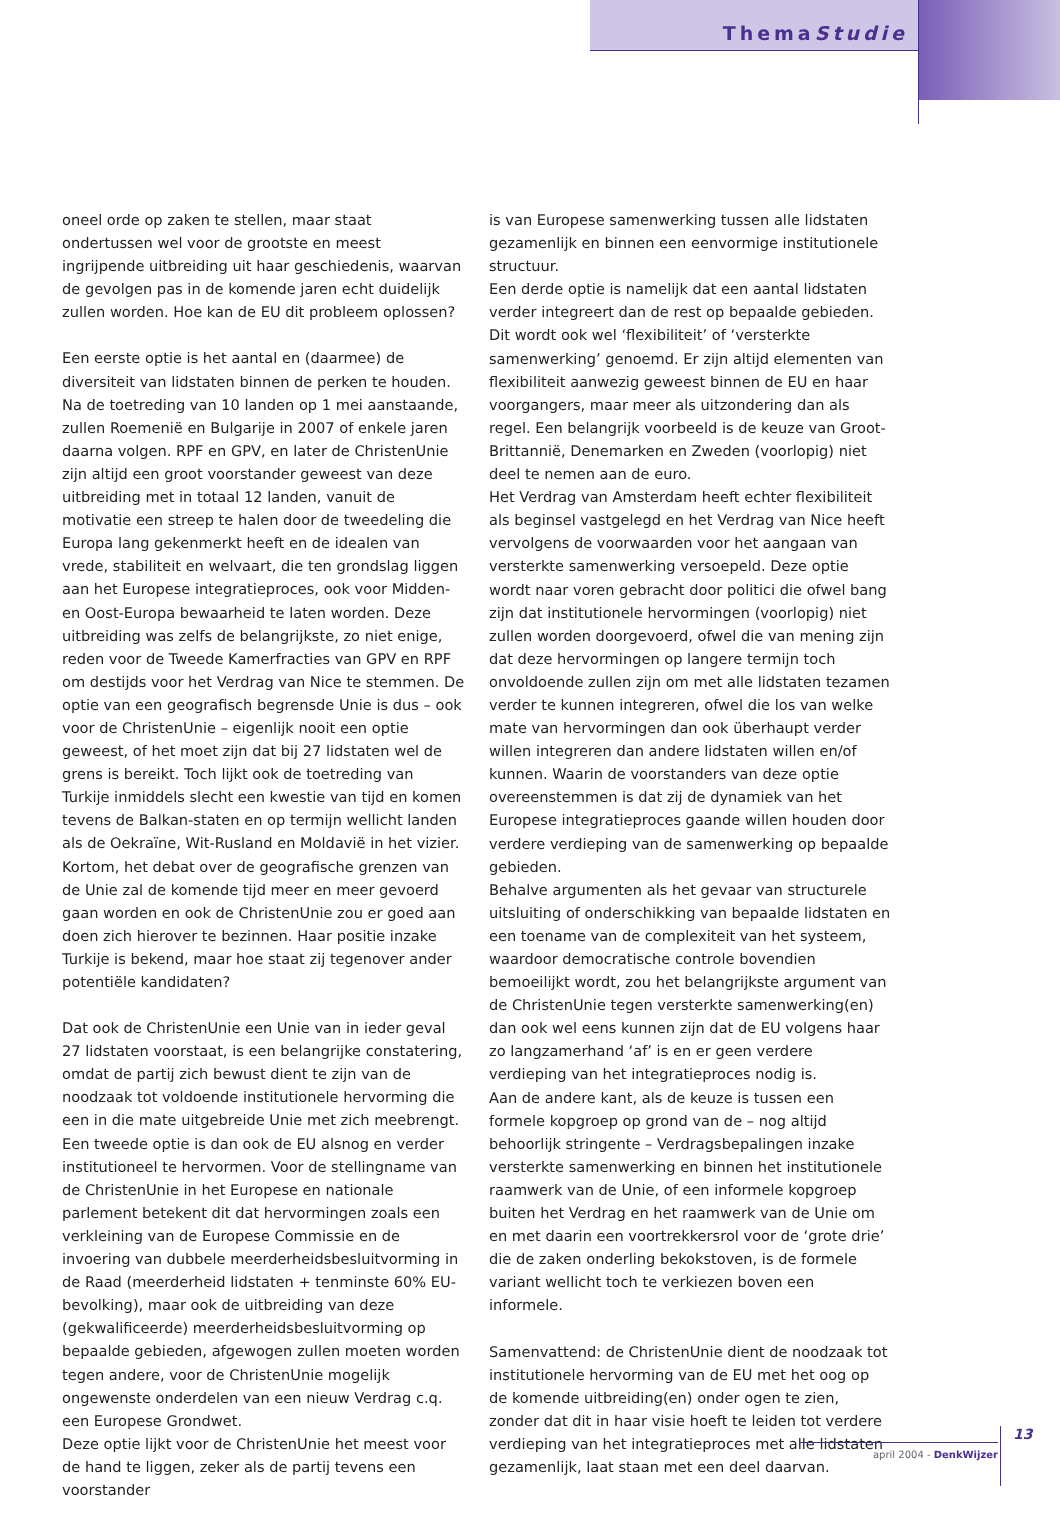ThemaStudie
oneel orde op zaken te stellen, maar staat ondertussen wel voor de grootste en meest ingrijpende uitbreiding uit haar geschiedenis, waarvan de gevolgen pas in de komende jaren echt duidelijk zullen worden. Hoe kan de EU dit probleem oplossen?
Een eerste optie is het aantal en (daarmee) de diversiteit van lidstaten binnen de perken te houden. Na de toetreding van 10 landen op 1 mei aanstaande, zullen Roemenië en Bulgarije in 2007 of enkele jaren daarna volgen. RPF en GPV, en later de ChristenUnie zijn altijd een groot voorstander geweest van deze uitbreiding met in totaal 12 landen, vanuit de motivatie een streep te halen door de tweedeling die Europa lang gekenmerkt heeft en de idealen van vrede, stabiliteit en welvaart, die ten grondslag liggen aan het Europese integratieproces, ook voor Midden- en Oost-Europa bewaarheid te laten worden. Deze uitbreiding was zelfs de belangrijkste, zo niet enige, reden voor de Tweede Kamerfracties van GPV en RPF om destijds voor het Verdrag van Nice te stemmen. De optie van een geografisch begrensde Unie is dus – ook voor de ChristenUnie – eigenlijk nooit een optie geweest, of het moet zijn dat bij 27 lidstaten wel de grens is bereikt. Toch lijkt ook de toetreding van Turkije inmiddels slecht een kwestie van tijd en komen tevens de Balkan-staten en op termijn wellicht landen als de Oekraïne, Wit-Rusland en Moldavië in het vizier. Kortom, het debat over de geografische grenzen van de Unie zal de komende tijd meer en meer gevoerd gaan worden en ook de ChristenUnie zou er goed aan doen zich hierover te bezinnen. Haar positie inzake Turkije is bekend, maar hoe staat zij tegenover ander potentiële kandidaten?
Dat ook de ChristenUnie een Unie van in ieder geval 27 lidstaten voorstaat, is een belangrijke constatering, omdat de partij zich bewust dient te zijn van de noodzaak tot voldoende institutionele hervorming die een in die mate uitgebreide Unie met zich meebrengt. Een tweede optie is dan ook de EU alsnog en verder institutioneel te hervormen. Voor de stellingname van de ChristenUnie in het Europese en nationale parlement betekent dit dat hervormingen zoals een verkleining van de Europese Commissie en de invoering van dubbele meerderheidsbesluitvorming in de Raad (meerderheid lidstaten + tenminste 60% EU-bevolking), maar ook de uitbreiding van deze (gekwalificeerde) meerderheidsbesluitvorming op bepaalde gebieden, afgewogen zullen moeten worden tegen andere, voor de ChristenUnie mogelijk ongewenste onderdelen van een nieuw Verdrag c.q. een Europese Grondwet.
Deze optie lijkt voor de ChristenUnie het meest voor de hand te liggen, zeker als de partij tevens een voorstander
is van Europese samenwerking tussen alle lidstaten gezamenlijk en binnen een eenvormige institutionele structuur.
Een derde optie is namelijk dat een aantal lidstaten verder integreert dan de rest op bepaalde gebieden. Dit wordt ook wel ‘flexibiliteit’ of ‘versterkte samenwerking’ genoemd. Er zijn altijd elementen van flexibiliteit aanwezig geweest binnen de EU en haar voorgangers, maar meer als uitzondering dan als regel. Een belangrijk voorbeeld is de keuze van Groot-Brittannië, Denemarken en Zweden (voorlopig) niet deel te nemen aan de euro.
Het Verdrag van Amsterdam heeft echter flexibiliteit als beginsel vastgelegd en het Verdrag van Nice heeft vervolgens de voorwaarden voor het aangaan van versterkte samenwerking versoepeld. Deze optie wordt naar voren gebracht door politici die ofwel bang zijn dat institutionele hervormingen (voorlopig) niet zullen worden doorgevoerd, ofwel die van mening zijn dat deze hervormingen op langere termijn toch onvoldoende zullen zijn om met alle lidstaten tezamen verder te kunnen integreren, ofwel die los van welke mate van hervormingen dan ook überhaupt verder willen integreren dan andere lidstaten willen en/of kunnen. Waarin de voorstanders van deze optie overeenstemmen is dat zij de dynamiek van het Europese integratieproces gaande willen houden door verdere verdieping van de samenwerking op bepaalde gebieden.
Behalve argumenten als het gevaar van structurele uitsluiting of onderschikking van bepaalde lidstaten en een toename van de complexiteit van het systeem, waardoor democratische controle bovendien bemoeilijkt wordt, zou het belangrijkste argument van de ChristenUnie tegen versterkte samenwerking(en) dan ook wel eens kunnen zijn dat de EU volgens haar zo langzamerhand ‘af’ is en er geen verdere verdieping van het integratieproces nodig is.
Aan de andere kant, als de keuze is tussen een formele kopgroep op grond van de – nog altijd behoorlijk stringente – Verdragsbepalingen inzake versterkte samenwerking en binnen het institutionele raamwerk van de Unie, of een informele kopgroep buiten het Verdrag en het raamwerk van de Unie om en met daarin een voortrekkersrol voor de ‘grote drie’ die de zaken onderling bekokstoven, is de formele variant wellicht toch te verkiezen boven een informele.
Samenvattend: de ChristenUnie dient de noodzaak tot institutionele hervorming van de EU met het oog op de komende uitbreiding(en) onder ogen te zien, zonder dat dit in haar visie hoeft te leiden tot verdere verdieping van het integratieproces met alle lidstaten gezamenlijk, laat staan met een deel daarvan.
13
april 2004 - DenkWijzer